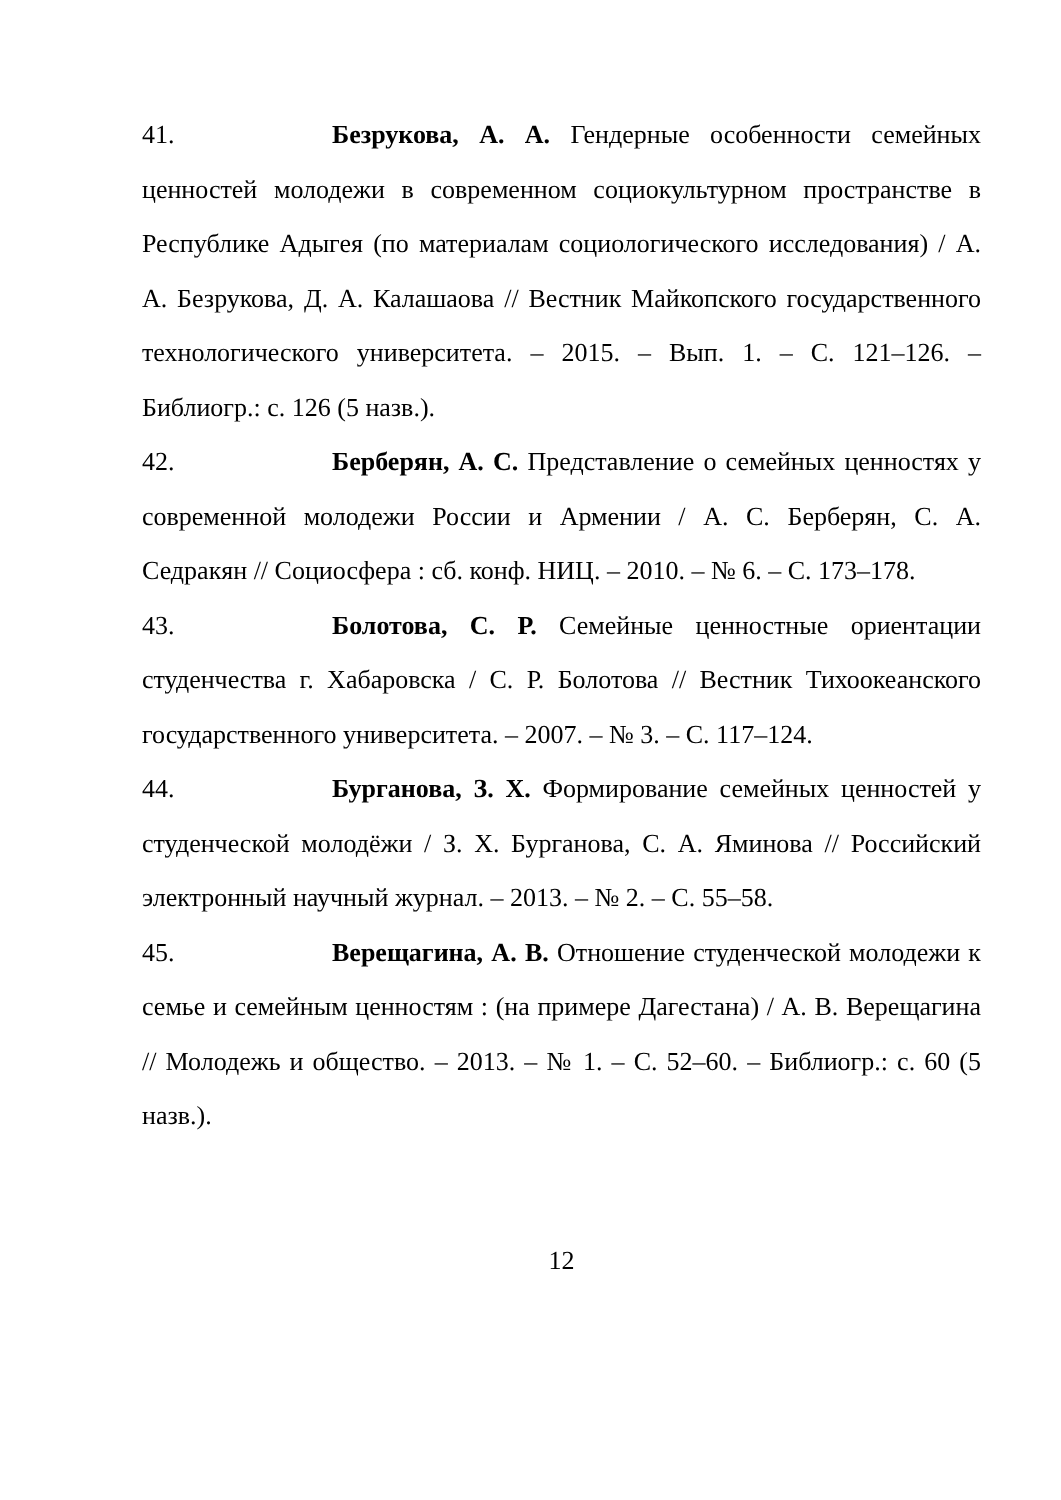41. Безрукова, А. А. Гендерные особенности семейных ценностей молодежи в современном социокультурном пространстве в Республике Адыгея (по материалам социологического исследования) / А. А. Безрукова, Д. А. Калашаова // Вестник Майкопского государственного технологического университета. – 2015. – Вып. 1. – С. 121–126. – Библиогр.: с. 126 (5 назв.).
42. Берберян, А. С. Представление о семейных ценностях у современной молодежи России и Армении / А. С. Берберян, С. А. Седракян // Социосфера : сб. конф. НИЦ. – 2010. – № 6. – С. 173–178.
43. Болотова, С. Р. Семейные ценностные ориентации студенчества г. Хабаровска / С. Р. Болотова // Вестник Тихоокеанского государственного университета. – 2007. – № 3. – С. 117–124.
44. Бурганова, З. Х. Формирование семейных ценностей у студенческой молодёжи / З. Х. Бурганова, С. А. Яминова // Российский электронный научный журнал. – 2013. – № 2. – С. 55–58.
45. Верещагина, А. В. Отношение студенческой молодежи к семье и семейным ценностям : (на примере Дагестана) / А. В. Верещагина // Молодежь и общество. – 2013. – № 1. – С. 52–60. – Библиогр.: с. 60 (5 назв.).
12